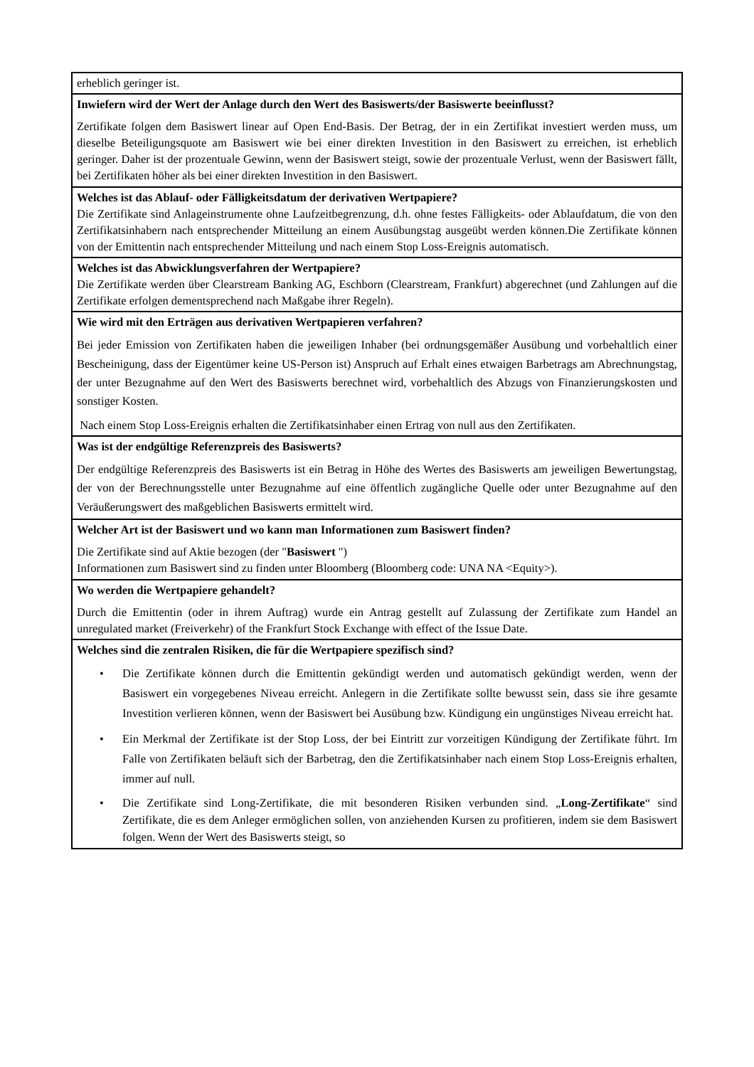| erheblich geringer ist. |
| Inwiefern wird der Wert der Anlage durch den Wert des Basiswerts/der Basiswerte beeinflusst? Zertifikate folgen dem Basiswert linear auf Open End-Basis. Der Betrag, der in ein Zertifikat investiert werden muss, um dieselbe Beteiligungsquote am Basiswert wie bei einer direkten Investition in den Basiswert zu erreichen, ist erheblich geringer. Daher ist der prozentuale Gewinn, wenn der Basiswert steigt, sowie der prozentuale Verlust, wenn der Basiswert fällt, bei Zertifikaten höher als bei einer direkten Investition in den Basiswert. |
| Welches ist das Ablauf- oder Fälligkeitsdatum der derivativen Wertpapiere? Die Zertifikate sind Anlageinstrumente ohne Laufzeitbegrenzung, d.h. ohne festes Fälligkeits- oder Ablaufdatum, die von den Zertifikatsinhabern nach entsprechender Mitteilung an einem Ausübungstag ausgeübt werden können.Die Zertifikate können von der Emittentin nach entsprechender Mitteilung und nach einem Stop Loss-Ereignis automatisch. |
| Welches ist das Abwicklungsverfahren der Wertpapiere? Die Zertifikate werden über Clearstream Banking AG, Eschborn (Clearstream, Frankfurt) abgerechnet (und Zahlungen auf die Zertifikate erfolgen dementsprechend nach Maßgabe ihrer Regeln). |
| Wie wird mit den Erträgen aus derivativen Wertpapieren verfahren? Bei jeder Emission von Zertifikaten haben die jeweiligen Inhaber (bei ordnungsgemäßer Ausübung und vorbehaltlich einer Bescheinigung, dass der Eigentümer keine US-Person ist) Anspruch auf Erhalt eines etwaigen Barbetrags am Abrechnungstag, der unter Bezugnahme auf den Wert des Basiswerts berechnet wird, vorbehaltlich des Abzugs von Finanzierungskosten und sonstiger Kosten. Nach einem Stop Loss-Ereignis erhalten die Zertifikatsinhaber einen Ertrag von null aus den Zertifikaten. |
| Was ist der endgültige Referenzpreis des Basiswerts? Der endgültige Referenzpreis des Basiswerts ist ein Betrag in Höhe des Wertes des Basiswerts am jeweiligen Bewertungstag, der von der Berechnungsstelle unter Bezugnahme auf eine öffentlich zugängliche Quelle oder unter Bezugnahme auf den Veräußerungswert des maßgeblichen Basiswerts ermittelt wird. |
| Welcher Art ist der Basiswert und wo kann man Informationen zum Basiswert finden? Die Zertifikate sind auf Aktie bezogen (der " Basiswert ") Informationen zum Basiswert sind zu finden unter Bloomberg (Bloomberg code: UNA NA <Equity>). |
| Wo werden die Wertpapiere gehandelt? Durch die Emittentin (oder in ihrem Auftrag) wurde ein Antrag gestellt auf Zulassung der Zertifikate zum Handel an unregulated market (Freiverkehr) of the Frankfurt Stock Exchange with effect of the Issue Date. |
| Welches sind die zentralen Risiken, die für die Wertpapiere spezifisch sind? • Die Zertifikate können durch die Emittentin gekündigt werden und automatisch gekündigt werden, wenn der Basiswert ein vorgegebenes Niveau erreicht. Anlegern in die Zertifikate sollte bewusst sein, dass sie ihre gesamte Investition verlieren können, wenn der Basiswert bei Ausübung bzw. Kündigung ein ungünstiges Niveau erreicht hat. • Ein Merkmal der Zertifikate ist der Stop Loss, der bei Eintritt zur vorzeitigen Kündigung der Zertifikate führt. Im Falle von Zertifikaten beläuft sich der Barbetrag, den die Zertifikatsinhaber nach einem Stop Loss-Ereignis erhalten, immer auf null. • Die Zertifikate sind Long-Zertifikate, die mit besonderen Risiken verbunden sind. „ Long-Zertifikate “ sind Zertifikate, die es dem Anleger ermöglichen sollen, von anziehenden Kursen zu profitieren, indem sie dem Basiswert folgen. Wenn der Wert des Basiswerts steigt, so |